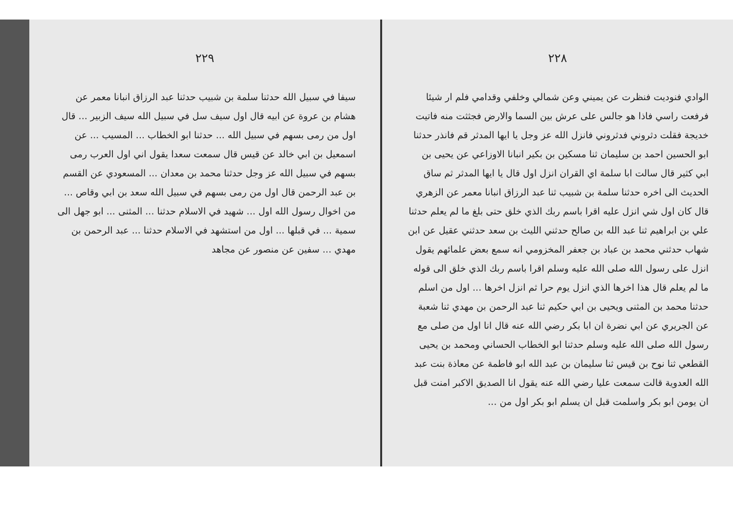٢٢٩
سيفا في سبيل الله حدثنا سلمة بن شبيب حدثنا عبد الرزاق انبانا معمر عن هشام بن عروة عن ابيه قال اول سيف سل في سبيل الله سيف الزبير ... قال اول من رمى بسهم في سبيل الله ... حدثنا ابو الخطاب ... المسيب ... عن اسمعيل بن ابي خالد عن قيس قال سمعت سعدا يقول اني اول العرب رمى بسهم في سبيل الله عز وجل حدثنا محمد بن معدان ... المسعودي عن القسم بن عبد الرحمن قال اول من رمى بسهم في سبيل الله سعد بن ابي وقاص ... من اخوال رسول الله اول ... شهيد في الاسلام حدثنا ... المثنى ... ابو جهل الى سمية ... في قبلها ... اول من استشهد في الاسلام حدثنا ... عبد الرحمن بن مهدي ... سفين عن منصور عن مجاهد
٢٢٨
الوادي فنوديت فنظرت عن يميني وعن شمالي وخلفي وقدامي فلم ار شيئا فرفعت راسي فاذا هو جالس على عرش بين السما والارض فجثثت منه فاتيت خديجة فقلت دثروني فدثروني فانزل الله عز وجل يا ايها المدثر قم فانذر حدثنا ابو الحسين احمد بن سليمان ثنا مسكين بن بكير انبانا الاوزاعي عن يحيى بن ابي كثير قال سالت ابا سلمة اي القران انزل اول قال يا ايها المدثر ثم ساق الحديث الى اخره حدثنا سلمة بن شبيب ثنا عبد الرزاق انبانا معمر عن الزهري قال كان اول شي انزل عليه اقرا باسم ربك الذي خلق حتى بلغ ما لم يعلم حدثنا علي بن ابراهيم ثنا عبد الله بن صالح حدثني الليث بن سعد حدثني عقيل عن ابن شهاب حدثني محمد بن عباد بن جعفر المخزومي انه سمع بعض علمائهم يقول انزل على رسول الله صلى الله عليه وسلم اقرا باسم ربك الذي خلق الى قوله ما لم يعلم قال هذا اخرها الذي انزل يوم حرا ثم انزل اخرها ... اول من اسلم حدثنا محمد بن المثنى ويحيى بن ابي حكيم ثنا عبد الرحمن بن مهدي ثنا شعبة عن الجريري عن ابي نضرة ان ابا بكر رضي الله عنه قال انا اول من صلى مع رسول الله صلى الله عليه وسلم حدثنا ابو الخطاب الحساني ومحمد بن يحيى القطعي ثنا نوح بن قيس ثنا سليمان بن عبد الله ابو فاطمة عن معاذة بنت عبد الله العدوية قالت سمعت عليا رضي الله عنه يقول انا الصديق الاكبر امنت قبل ان يومن ابو بكر واسلمت قبل ان يسلم ابو بكر اول من ...